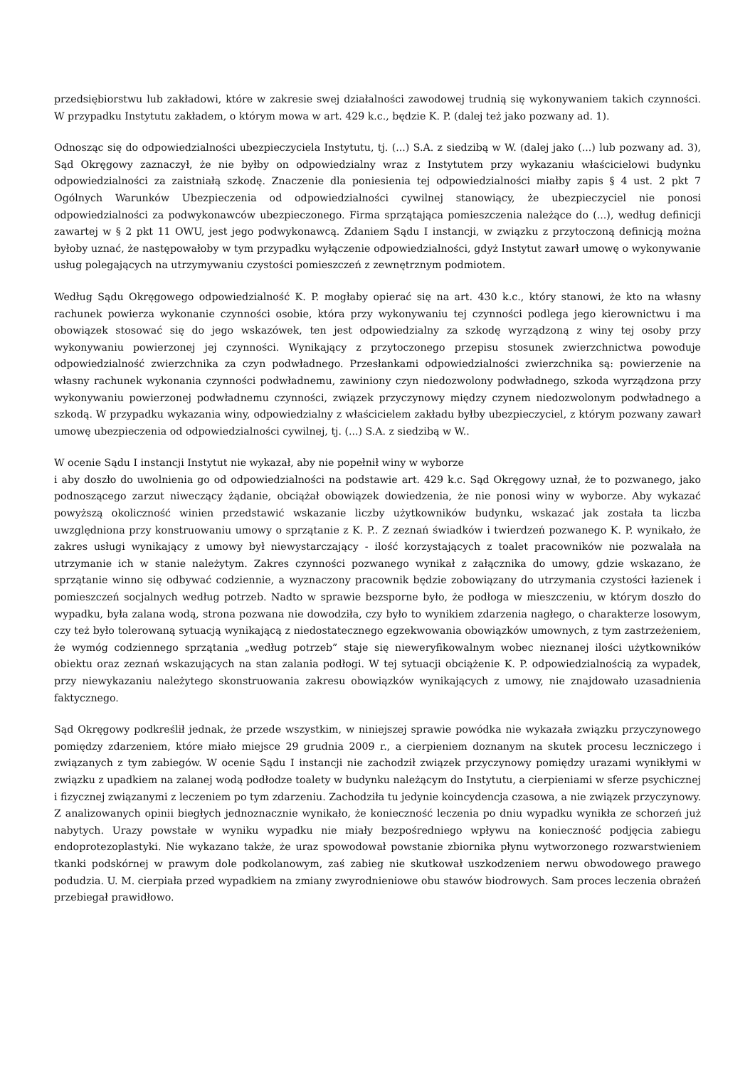przedsiębiorstwu lub zakładowi, które w zakresie swej działalności zawodowej trudnią się wykonywaniem takich czynności. W przypadku Instytutu zakładem, o którym mowa w art. 429 k.c., będzie K. P. (dalej też jako pozwany ad. 1).
Odnosząc się do odpowiedzialności ubezpieczyciela Instytutu, tj. (...) S.A. z siedzibą w W. (dalej jako (...) lub pozwany ad. 3), Sąd Okręgowy zaznaczył, że nie byłby on odpowiedzialny wraz z Instytutem przy wykazaniu właścicielowi budynku odpowiedzialności za zaistniałą szkodę. Znaczenie dla poniesienia tej odpowiedzialności miałby zapis § 4 ust. 2 pkt 7 Ogólnych Warunków Ubezpieczenia od odpowiedzialności cywilnej stanowiący, że ubezpieczyciel nie ponosi odpowiedzialności za podwykonawców ubezpieczonego. Firma sprzątająca pomieszczenia należące do (...), według definicji zawartej w § 2 pkt 11 OWU, jest jego podwykonawcą. Zdaniem Sądu I instancji, w związku z przytoczoną definicją można byłoby uznać, że następowałoby w tym przypadku wyłączenie odpowiedzialności, gdyż Instytut zawarł umowę o wykonywanie usług polegających na utrzymywaniu czystości pomieszczeń z zewnętrznym podmiotem.
Według Sądu Okręgowego odpowiedzialność K. P. mogłaby opierać się na art. 430 k.c., który stanowi, że kto na własny rachunek powierza wykonanie czynności osobie, która przy wykonywaniu tej czynności podlega jego kierownictwu i ma obowiązek stosować się do jego wskazówek, ten jest odpowiedzialny za szkodę wyrządzoną z winy tej osoby przy wykonywaniu powierzonej jej czynności. Wynikający z przytoczonego przepisu stosunek zwierzchnictwa powoduje odpowiedzialność zwierzchnika za czyn podwładnego. Przesłankami odpowiedzialności zwierzchnika są: powierzenie na własny rachunek wykonania czynności podwładnemu, zawiniony czyn niedozwolony podwładnego, szkoda wyrządzona przy wykonywaniu powierzonej podwładnemu czynności, związek przyczynowy między czynem niedozwolonym podwładnego a szkodą. W przypadku wykazania winy, odpowiedzialny z właścicielem zakładu byłby ubezpieczyciel, z którym pozwany zawarł umowę ubezpieczenia od odpowiedzialności cywilnej, tj. (...) S.A. z siedzibą w W..
W ocenie Sądu I instancji Instytut nie wykazał, aby nie popełnił winy w wyborze
i aby doszło do uwolnienia go od odpowiedzialności na podstawie art. 429 k.c. Sąd Okręgowy uznał, że to pozwanego, jako podnoszącego zarzut niweczący żądanie, obciążał obowiązek dowiedzenia, że nie ponosi winy w wyborze. Aby wykazać powyższą okoliczność winien przedstawić wskazanie liczby użytkowników budynku, wskazać jak została ta liczba uwzględniona przy konstruowaniu umowy o sprzątanie z K. P.. Z zeznań świadków i twierdzeń pozwanego K. P. wynikało, że zakres usługi wynikający z umowy był niewystarczający - ilość korzystających z toalet pracowników nie pozwalała na utrzymanie ich w stanie należytym. Zakres czynności pozwanego wynikał z załącznika do umowy, gdzie wskazano, że sprzątanie winno się odbywać codziennie, a wyznaczony pracownik będzie zobowiązany do utrzymania czystości łazienek i pomieszczeń socjalnych według potrzeb. Nadto w sprawie bezsporne było, że podłoga w mieszczeniu, w którym doszło do wypadku, była zalana wodą, strona pozwana nie dowodziła, czy było to wynikiem zdarzenia nagłego, o charakterze losowym, czy też było tolerowaną sytuacją wynikającą z niedostatecznego egzekwowania obowiązków umownych, z tym zastrzeżeniem, że wymóg codziennego sprzątania „według potrzeb” staje się nieweryfikowalnym wobec nieznanej ilości użytkowników obiektu oraz zeznań wskazujących na stan zalania podłogi. W tej sytuacji obciążenie K. P. odpowiedzialnością za wypadek, przy niewykazaniu należytego skonstruowania zakresu obowiązków wynikających z umowy, nie znajdowało uzasadnienia faktycznego.
Sąd Okręgowy podkreślił jednak, że przede wszystkim, w niniejszej sprawie powódka nie wykazała związku przyczynowego pomiędzy zdarzeniem, które miało miejsce 29 grudnia 2009 r., a cierpieniem doznanym na skutek procesu leczniczego i związanych z tym zabiegów. W ocenie Sądu I instancji nie zachodził związek przyczynowy pomiędzy urazami wynikłymi w związku z upadkiem na zalanej wodą podłodze toalety w budynku należącym do Instytutu, a cierpieniami w sferze psychicznej i fizycznej związanymi z leczeniem po tym zdarzeniu. Zachodziła tu jedynie koincydencja czasowa, a nie związek przyczynowy. Z analizowanych opinii biegłych jednoznacznie wynikało, że konieczność leczenia po dniu wypadku wynikła ze schorzeń już nabytych. Urazy powstałe w wyniku wypadku nie miały bezpośredniego wpływu na konieczność podjęcia zabiegu endoprotezoplastyki. Nie wykazano także, że uraz spowodował powstanie zbiornika płynu wytworzonego rozwarstwieniem tkanki podskórnej w prawym dole podkolanowym, zaś zabieg nie skutkował uszkodzeniem nerwu obwodowego prawego podudzia. U. M. cierpiała przed wypadkiem na zmiany zwyrodnieniowe obu stawów biodrowych. Sam proces leczenia obrażeń przebiegał prawidłowo.